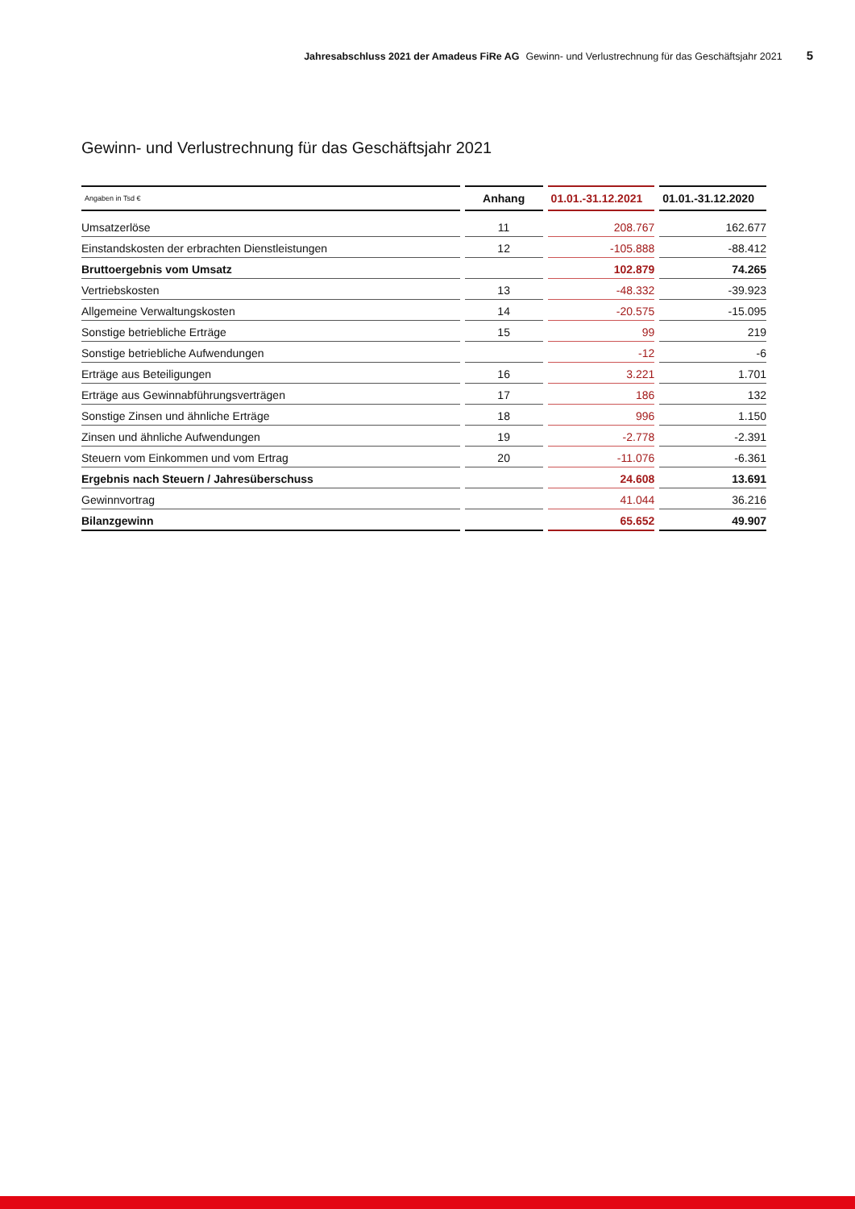Jahresabschluss 2021 der Amadeus FiRe AG Gewinn- und Verlustrechnung für das Geschäftsjahr 2021 5
Gewinn- und Verlustrechnung für das Geschäftsjahr 2021
| Angaben in Tsd € | Anhang | 01.01.-31.12.2021 | 01.01.-31.12.2020 |
| --- | --- | --- | --- |
| Umsatzerlöse | 11 | 208.767 | 162.677 |
| Einstandskosten der erbrachten Dienstleistungen | 12 | -105.888 | -88.412 |
| Bruttoergebnis vom Umsatz | | 102.879 | 74.265 |
| Vertriebskosten | 13 | -48.332 | -39.923 |
| Allgemeine Verwaltungskosten | 14 | -20.575 | -15.095 |
| Sonstige betriebliche Erträge | 15 | 99 | 219 |
| Sonstige betriebliche Aufwendungen | | -12 | -6 |
| Erträge aus Beteiligungen | 16 | 3.221 | 1.701 |
| Erträge aus Gewinnabführungsverträgen | 17 | 186 | 132 |
| Sonstige Zinsen und ähnliche Erträge | 18 | 996 | 1.150 |
| Zinsen und ähnliche Aufwendungen | 19 | -2.778 | -2.391 |
| Steuern vom Einkommen und vom Ertrag | 20 | -11.076 | -6.361 |
| Ergebnis nach Steuern / Jahresüberschuss | | 24.608 | 13.691 |
| Gewinnvortrag | | 41.044 | 36.216 |
| Bilanzgewinn | | 65.652 | 49.907 |